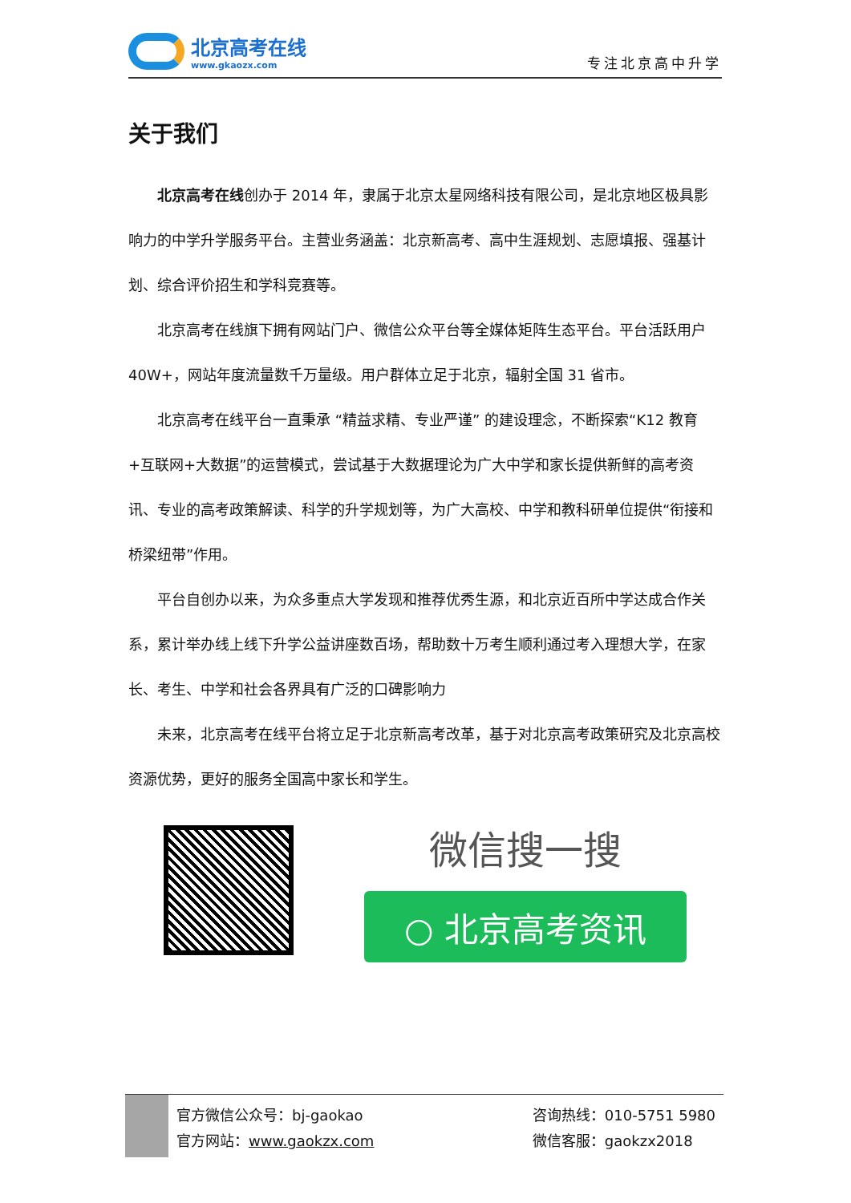北京高考在线
www.gkaozx.com
专注北京高中升学
关于我们
北京高考在线创办于 2014 年，隶属于北京太星网络科技有限公司，是北京地区极具影响力的中学升学服务平台。主营业务涵盖：北京新高考、高中生涯规划、志愿填报、强基计划、综合评价招生和学科竞赛等。
北京高考在线旗下拥有网站门户、微信公众平台等全媒体矩阵生态平台。平台活跃用户 40W+，网站年度流量数千万量级。用户群体立足于北京，辐射全国 31 省市。
北京高考在线平台一直秉承 “精益求精、专业严谨” 的建设理念，不断探索“K12 教育+互联网+大数据”的运营模式，尝试基于大数据理论为广大中学和家长提供新鲜的高考资讯、专业的高考政策解读、科学的升学规划等，为广大高校、中学和教科研单位提供“衔接和桥梁纽带”作用。
平台自创办以来，为众多重点大学发现和推荐优秀生源，和北京近百所中学达成合作关系，累计举办线上线下升学公益讲座数百场，帮助数十万考生顺利通过考入理想大学，在家长、考生、中学和社会各界具有广泛的口碑影响力
未来，北京高考在线平台将立足于北京新高考改革，基于对北京高考政策研究及北京高校资源优势，更好的服务全国高中家长和学生。
微信搜一搜
○ 北京高考资讯
官方微信公众号：bj-gaokao
官方网站：www.gaokzx.com
咨询热线：010-5751 5980
微信客服：gaokzx2018